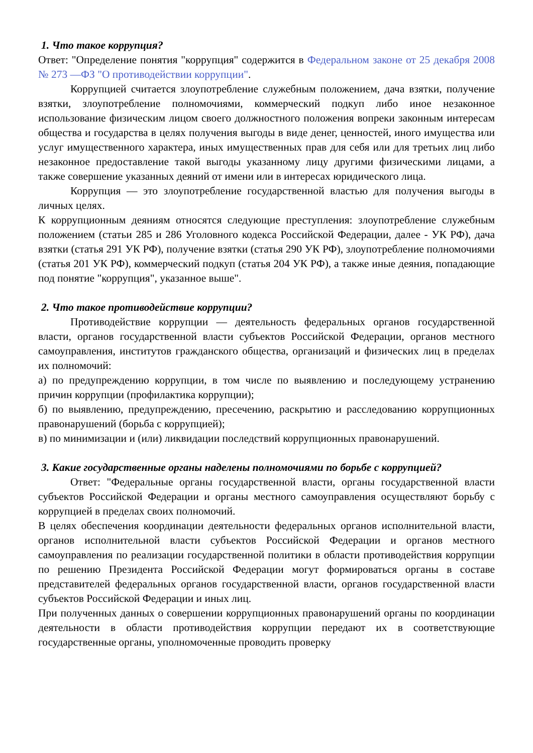1. Что такое коррупция?
Ответ: "Определение понятия "коррупция" содержится в Федеральном законе от 25 декабря 2008 № 273 —ФЗ "О противодействии коррупции".
Коррупцией считается злоупотребление служебным положением, дача взятки, получение взятки, злоупотребление полномочиями, коммерческий подкуп либо иное незаконное использование физическим лицом своего должностного положения вопреки законным интересам общества и государства в целях получения выгоды в виде денег, ценностей, иного имущества или услуг имущественного характера, иных имущественных прав для себя или для третьих лиц либо незаконное предоставление такой выгоды указанному лицу другими физическими лицами, а также совершение указанных деяний от имени или в интересах юридического лица.
Коррупция — это злоупотребление государственной властью для получения выгоды в личных целях.
К коррупционным деяниям относятся следующие преступления: злоупотребление служебным положением (статьи 285 и 286 Уголовного кодекса Российской Федерации, далее - УК РФ), дача взятки (статья 291 УК РФ), получение взятки (статья 290 УК РФ), злоупотребление полномочиями (статья 201 УК РФ), коммерческий подкуп (статья 204 УК РФ), а также иные деяния, попадающие под понятие "коррупция", указанное выше".
2. Что такое противодействие коррупции?
Противодействие коррупции — деятельность федеральных органов государственной власти, органов государственной власти субъектов Российской Федерации, органов местного самоуправления, институтов гражданского общества, организаций и физических лиц в пределах их полномочий:
а) по предупреждению коррупции, в том числе по выявлению и последующему устранению причин коррупции (профилактика коррупции);
б) по выявлению, предупреждению, пресечению, раскрытию и расследованию коррупционных правонарушений (борьба с коррупцией);
в) по минимизации и (или) ликвидации последствий коррупционных правонарушений.
3. Какие государственные органы наделены полномочиями по борьбе с коррупцией?
Ответ: "Федеральные органы государственной власти, органы государственной власти субъектов Российской Федерации и органы местного самоуправления осуществляют борьбу с коррупцией в пределах своих полномочий.
В целях обеспечения координации деятельности федеральных органов исполнительной власти, органов исполнительной власти субъектов Российской Федерации и органов местного самоуправления по реализации государственной политики в области противодействия коррупции по решению Президента Российской Федерации могут формироваться органы в составе представителей федеральных органов государственной власти, органов государственной власти субъектов Российской Федерации и иных лиц.
При полученных данных о совершении коррупционных правонарушений органы по координации деятельности в области противодействия коррупции передают их в соответствующие государственные органы, уполномоченные проводить проверку